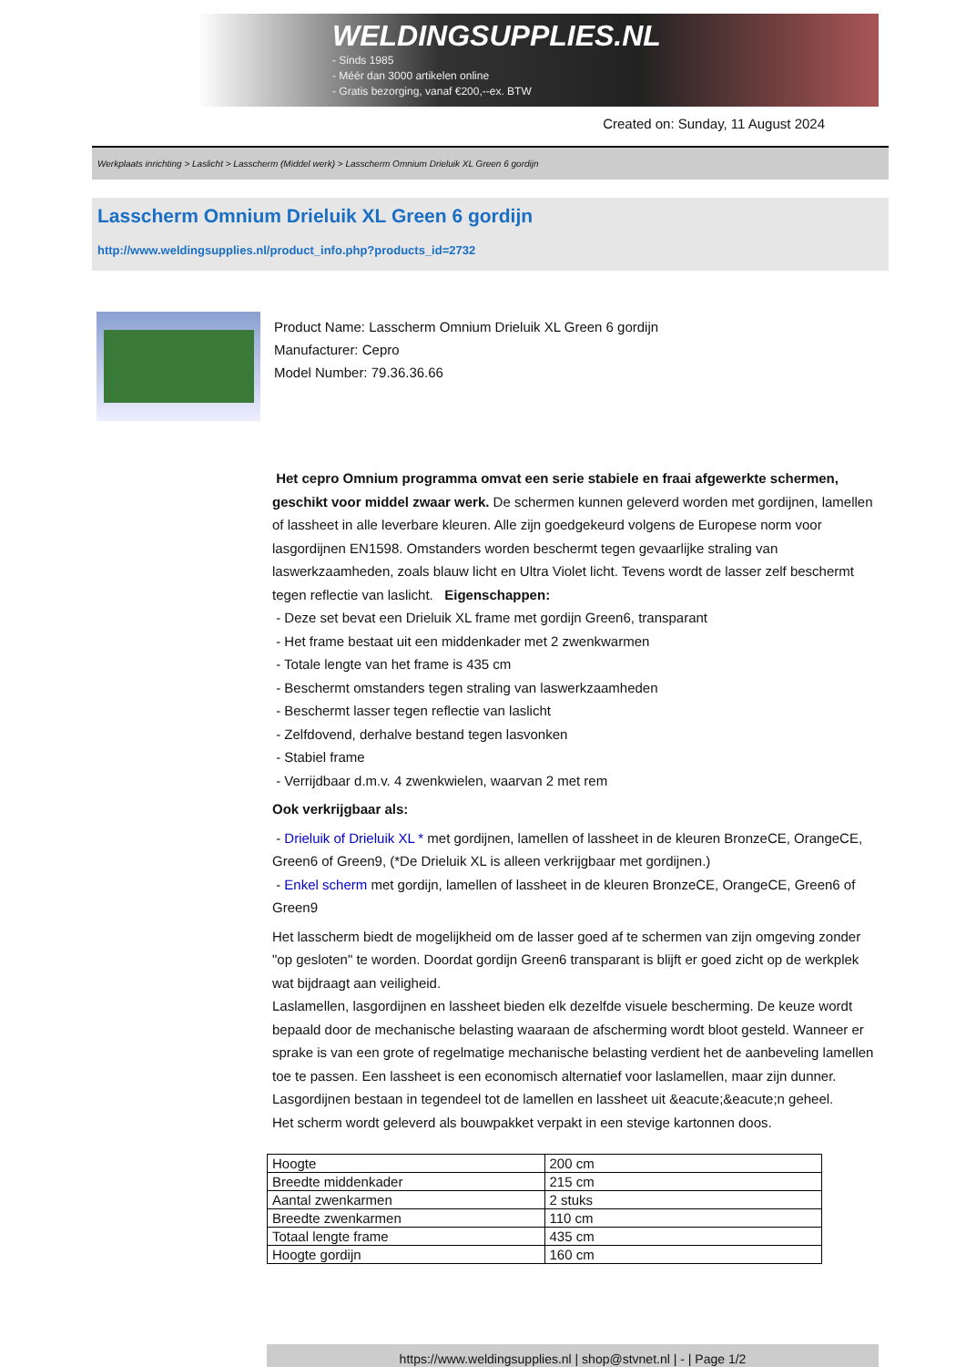WELDINGSUPPLIES.NL
- Sinds 1985
- Méér dan 3000 artikelen online
- Gratis bezorging, vanaf €200,--ex. BTW
Created on: Sunday, 11 August 2024
Werkplaats inrichting > Laslicht > Lasscherm (Middel werk) > Lasscherm Omnium Drieluik XL Green 6 gordijn
Lasscherm Omnium Drieluik XL Green 6 gordijn
http://www.weldingsupplies.nl/product_info.php?products_id=2732
Product Name: Lasscherm Omnium Drieluik XL Green 6 gordijn
Manufacturer: Cepro
Model Number: 79.36.36.66
Het cepro Omnium programma omvat een serie stabiele en fraai afgewerkte schermen, geschikt voor middel zwaar werk. De schermen kunnen geleverd worden met gordijnen, lamellen of lassheet in alle leverbare kleuren. Alle zijn goedgekeurd volgens de Europese norm voor lasgordijnen EN1598. Omstanders worden beschermt tegen gevaarlijke straling van laswerkzaamheden, zoals blauw licht en Ultra Violet licht. Tevens wordt de lasser zelf beschermt tegen reflectie van laslicht. Eigenschappen:
- Deze set bevat een Drieluik XL frame met gordijn Green6, transparant
- Het frame bestaat uit een middenkader met 2 zwenkwarmen
- Totale lengte van het frame is 435 cm
- Beschermt omstanders tegen straling van laswerkzaamheden
- Beschermt lasser tegen reflectie van laslicht
- Zelfdovend, derhalve bestand tegen lasvonken
- Stabiel frame
- Verrijdbaar d.m.v. 4 zwenkwielen, waarvan 2 met rem
Ook verkrijgbaar als:
- Drieluik of Drieluik XL * met gordijnen, lamellen of lassheet in de kleuren BronzeCE, OrangeCE, Green6 of Green9, (*De Drieluik XL is alleen verkrijgbaar met gordijnen.)
- Enkel scherm met gordijn, lamellen of lassheet in de kleuren BronzeCE, OrangeCE, Green6 of Green9
Het lasscherm biedt de mogelijkheid om de lasser goed af te schermen van zijn omgeving zonder "op gesloten" te worden. Doordat gordijn Green6 transparant is blijft er goed zicht op de werkplek wat bijdraagt aan veiligheid.
Laslamellen, lasgordijnen en lassheet bieden elk dezelfde visuele bescherming. De keuze wordt bepaald door de mechanische belasting waaraan de afscherming wordt bloot gesteld. Wanneer er sprake is van een grote of regelmatige mechanische belasting verdient het de aanbeveling lamellen toe te passen. Een lassheet is een economisch alternatief voor laslamellen, maar zijn dunner. Lasgordijnen bestaan in tegendeel tot de lamellen en lassheet uit &eacute;&eacute;n geheel.
Het scherm wordt geleverd als bouwpakket verpakt in een stevige kartonnen doos.
| Hoogte | 200 cm |
| Breedte middenkader | 215 cm |
| Aantal zwenkarmen | 2 stuks |
| Breedte zwenkarmen | 110 cm |
| Totaal lengte frame | 435 cm |
| Hoogte gordijn | 160 cm |
https://www.weldingsupplies.nl | shop@stvnet.nl | - | Page 1/2